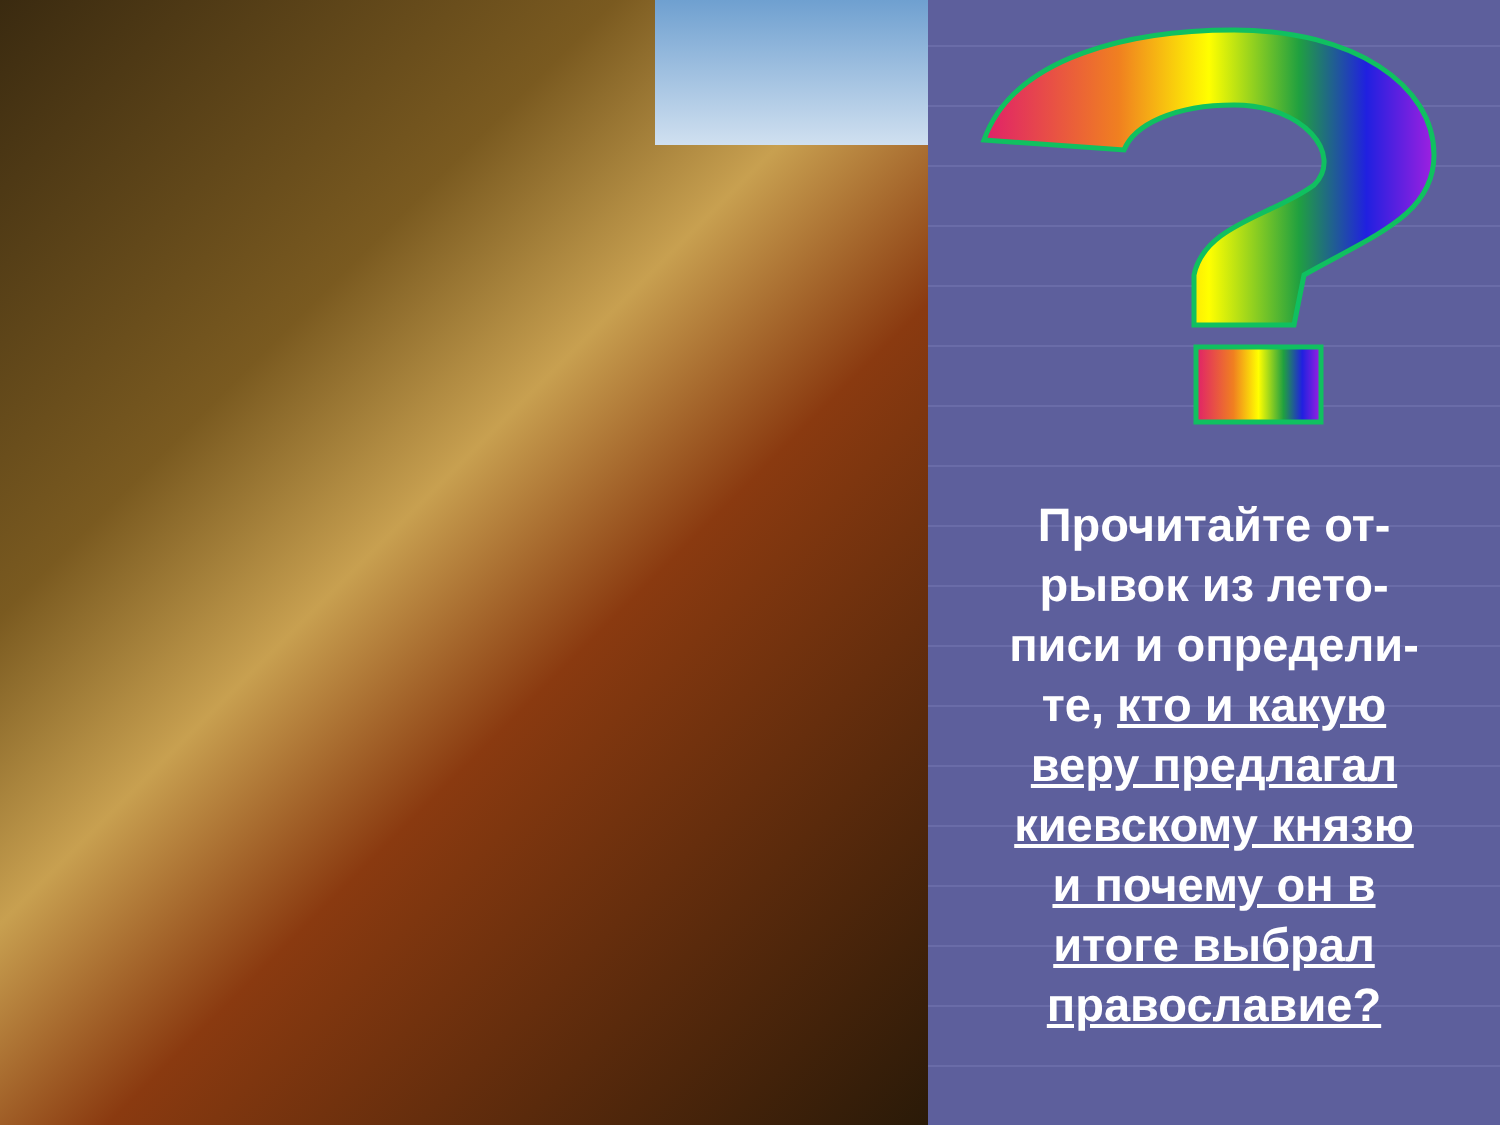Прочитайте от-рывок из лето-писи и определи-те, кто и какую веру предлагал киевскому князю и почему он в итоге выбрал православие?